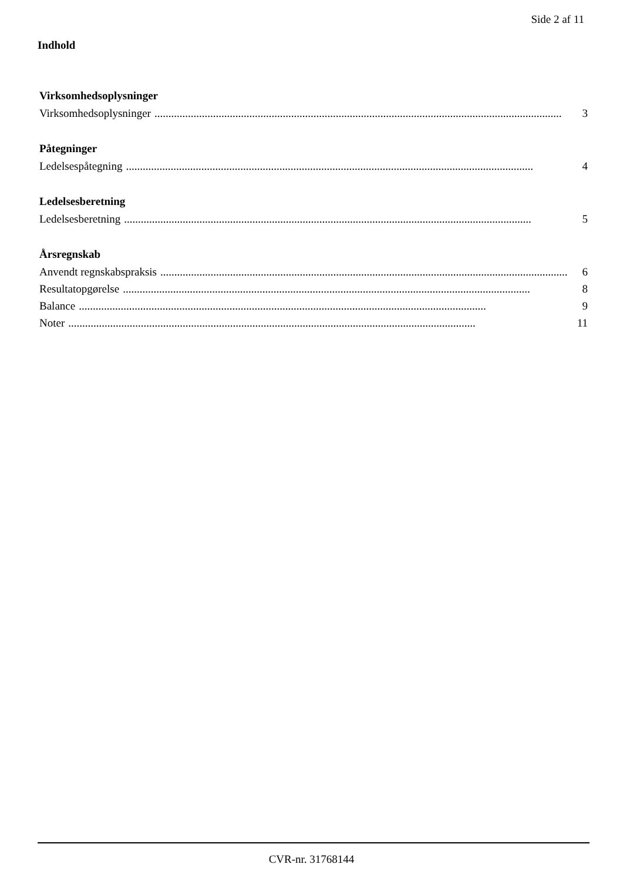Side 2 af 11
Indhold
Virksomhedsoplysninger
Virksomhedsoplysninger.................................................................................................................................................. 3
Påtegninger
Ledelsespåtegning.................................................................................................................................................. 4
Ledelsesberetning
Ledelsesberetning.................................................................................................................................................. 5
Årsregnskab
Anvendt regnskabspraksis.................................................................................................................................................. 6
Resultatopgørelse.................................................................................................................................................. 8
Balance.................................................................................................................................................. 9
Noter.................................................................................................................................................. 11
CVR-nr. 31768144